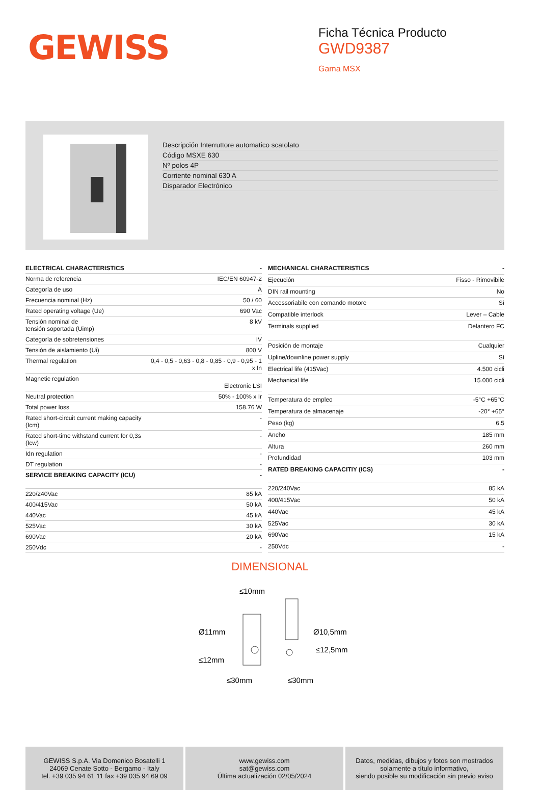GEWISS
Ficha Técnica Producto
GWD9387
Gama MSX
Descripción Interruttore automatico scatolato
Código MSXE 630
Nº polos 4P
Corriente nominal 630 A
Disparador Electrónico
| ELECTRICAL CHARACTERISTICS | - |
| --- | --- |
| Norma de referencia | IEC/EN 60947-2 |
| Categoría de uso | A |
| Frecuencia nominal (Hz) | 50 / 60 |
| Rated operating voltage (Ue) | 690 Vac |
| Tensión nominal de tensión soportada (Uimp) | 8 kV |
| Categoría de sobretensiones | IV |
| Tensión de aislamiento (Ui) | 800 V |
| Thermal regulation | 0,4 - 0,5 - 0,63 - 0,8 - 0,85 - 0,9 - 0,95 - 1 x In |
| Magnetic regulation | Electronic LSI |
| Neutral protection | 50% - 100% x Ir |
| Total power loss | 158.76 W |
| Rated short-circuit current making capacity (Icm) | - |
| Rated short-time withstand current for 0,3s (Icw) | - |
| Idn regulation | - |
| DT regulation | - |
| SERVICE BREAKING CAPACITY (ICU) | - |
| 220/240Vac | 85 kA |
| 400/415Vac | 50 kA |
| 440Vac | 45 kA |
| 525Vac | 30 kA |
| 690Vac | 20 kA |
| 250Vdc | - |
| MECHANICAL CHARACTERISTICS | - |
| --- | --- |
| Ejecución | Fisso - Rimovibile |
| DIN rail mounting | No |
| Accessoriabile con comando motore | Sì |
| Compatible interlock | Lever – Cable |
| Terminals supplied | Delantero FC |
| Posición de montaje | Cualquier |
| Upline/downline power supply | Sì |
| Electrical life (415Vac) | 4.500 cicli |
| Mechanical life | 15.000 cicli |
| Temperatura de empleo | -5°C +65°C |
| Temperatura de almacenaje | -20° +65° |
| Peso (kg) | 6.5 |
| Ancho | 185 mm |
| Altura | 260 mm |
| Profundidad | 103 mm |
| RATED BREAKING CAPACITIY (ICS) | - |
| 220/240Vac | 85 kA |
| 400/415Vac | 50 kA |
| 440Vac | 45 kA |
| 525Vac | 30 kA |
| 690Vac | 15 kA |
| 250Vdc | - |
DIMENSIONAL
≤10mm
Ø11mm
Ø10,5mm
≤12,5mm
≤12mm
≤30mm
≤30mm
GEWISS S.p.A. Via Domenico Bosatelli 1
24069 Cenate Sotto - Bergamo - Italy
tel. +39 035 94 61 11 fax +39 035 94 69 09
www.gewiss.com
sat@gewiss.com
Última actualización 02/05/2024
Datos, medidas, dibujos y fotos son mostrados
solamente a título informativo,
siendo posible su modificación sin previo aviso